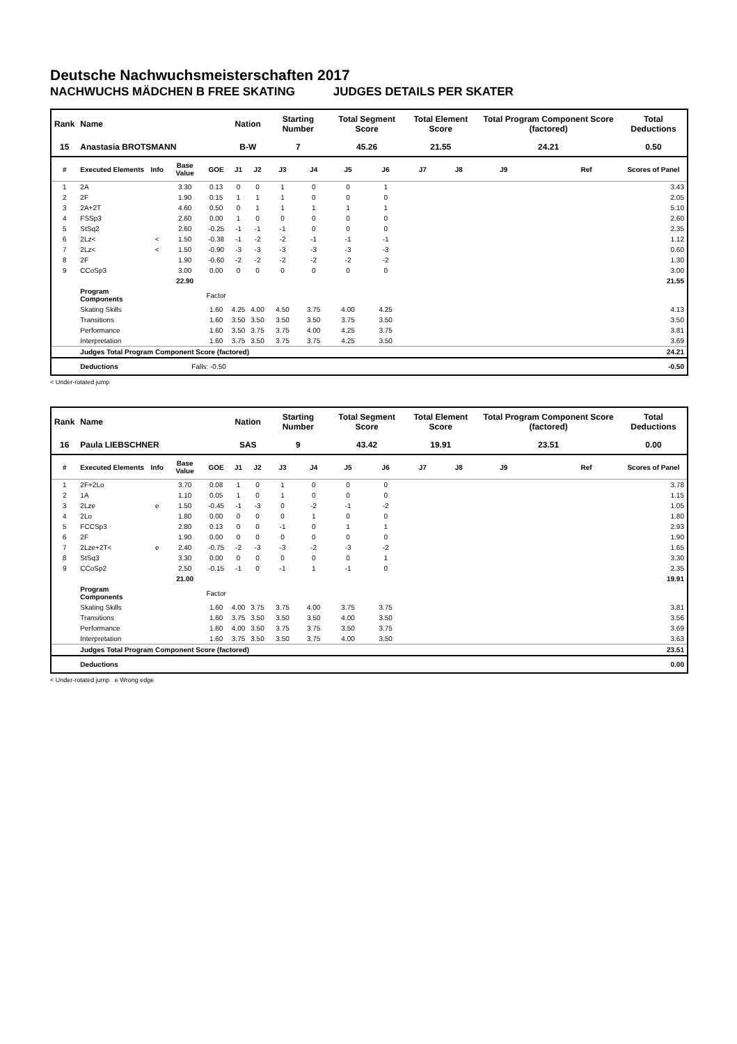Deutsche Nachwuchsmeisterschaften 2017
NACHWUCHS MÄDCHEN B FREE SKATING JUDGES DETAILS PER SKATER
| Rank | Name | | | | Nation | | Starting Number | | Total Segment Score | | Total Element Score | | Total Program Component Score (factored) | | | Total Deductions |
| --- | --- | --- | --- | --- | --- | --- | --- | --- | --- | --- | --- | --- | --- | --- | --- | --- |
| 15 | Anastasia BROTSMANN | | | | B-W | | 7 | | 45.26 | | 21.55 | | 24.21 | | | 0.50 |
| # | Executed Elements | Info | Base Value | GOE | J1 | J2 | J3 | J4 | J5 | J6 | J7 | J8 | J9 | | Ref | Scores of Panel |
| 1 | 2A | | 3.30 | 0.13 | 0 | 0 | 1 | 0 | 0 | 1 | | | | | | 3.43 |
| 2 | 2F | | 1.90 | 0.15 | 1 | 1 | 1 | 0 | 0 | 0 | | | | | | 2.05 |
| 3 | 2A+2T | | 4.60 | 0.50 | 0 | 1 | 1 | 1 | 1 | 1 | | | | | | 5.10 |
| 4 | FSSp3 | | 2.60 | 0.00 | 1 | 0 | 0 | 0 | 0 | 0 | | | | | | 2.60 |
| 5 | StSq2 | | 2.60 | -0.25 | -1 | -1 | -1 | 0 | 0 | 0 | | | | | | 2.35 |
| 6 | 2Lz< | < | 1.50 | -0.38 | -1 | -2 | -2 | -1 | -1 | -1 | | | | | | 1.12 |
| 7 | 2Lz< | < | 1.50 | -0.90 | -3 | -3 | -3 | -3 | -3 | -3 | | | | | | 0.60 |
| 8 | 2F | | 1.90 | -0.60 | -2 | -2 | -2 | -2 | -2 | -2 | | | | | | 1.30 |
| 9 | CCoSp3 | | 3.00 | 0.00 | 0 | 0 | 0 | 0 | 0 | 0 | | | | | | 3.00 |
| | | | 22.90 | | | | | | | | | | | | | 21.55 |
| | Program Components | | | Factor | | | | | | | | | | | | |
| | Skating Skills | | | 1.60 | 4.25 | 4.00 | 4.50 | 3.75 | 4.00 | 4.25 | | | | | | 4.13 |
| | Transitions | | | 1.60 | 3.50 | 3.50 | 3.50 | 3.50 | 3.75 | 3.50 | | | | | | 3.50 |
| | Performance | | | 1.60 | 3.50 | 3.75 | 3.75 | 4.00 | 4.25 | 3.75 | | | | | | 3.81 |
| | Interpretation | | | 1.60 | 3.75 | 3.50 | 3.75 | 3.75 | 4.25 | 3.50 | | | | | | 3.69 |
| | Judges Total Program Component Score (factored) | | | | | | | | | | | | | | | 24.21 |
| | Deductions | Falls: -0.50 | | | | | | | | | | | | | | -0.50 |
< Under-rotated jump
| Rank | Name | | | | Nation | | Starting Number | | Total Segment Score | | Total Element Score | | Total Program Component Score (factored) | | | Total Deductions |
| --- | --- | --- | --- | --- | --- | --- | --- | --- | --- | --- | --- | --- | --- | --- | --- | --- |
| 16 | Paula LIEBSCHNER | | | | SAS | | 9 | | 43.42 | | 19.91 | | 23.51 | | | 0.00 |
| # | Executed Elements | Info | Base Value | GOE | J1 | J2 | J3 | J4 | J5 | J6 | J7 | J8 | J9 | | Ref | Scores of Panel |
| 1 | 2F+2Lo | | 3.70 | 0.08 | 1 | 0 | 1 | 0 | 0 | 0 | | | | | | 3.78 |
| 2 | 1A | | 1.10 | 0.05 | 1 | 0 | 1 | 0 | 0 | 0 | | | | | | 1.15 |
| 3 | 2Lze | e | 1.50 | -0.45 | -1 | -3 | 0 | -2 | -1 | -2 | | | | | | 1.05 |
| 4 | 2Lo | | 1.80 | 0.00 | 0 | 0 | 0 | 1 | 0 | 0 | | | | | | 1.80 |
| 5 | FCCSp3 | | 2.80 | 0.13 | 0 | 0 | -1 | 0 | 1 | 1 | | | | | | 2.93 |
| 6 | 2F | | 1.90 | 0.00 | 0 | 0 | 0 | 0 | 0 | 0 | | | | | | 1.90 |
| 7 | 2Lze+2T< | e | 2.40 | -0.75 | -2 | -3 | -3 | -2 | -3 | -2 | | | | | | 1.65 |
| 8 | StSq3 | | 3.30 | 0.00 | 0 | 0 | 0 | 0 | 0 | 1 | | | | | | 3.30 |
| 9 | CCoSp2 | | 2.50 | -0.15 | -1 | 0 | -1 | 1 | -1 | 0 | | | | | | 2.35 |
| | | | 21.00 | | | | | | | | | | | | | 19.91 |
| | Program Components | | | Factor | | | | | | | | | | | | |
| | Skating Skills | | | 1.60 | 4.00 | 3.75 | 3.75 | 4.00 | 3.75 | 3.75 | | | | | | 3.81 |
| | Transitions | | | 1.60 | 3.75 | 3.50 | 3.50 | 3.50 | 4.00 | 3.50 | | | | | | 3.56 |
| | Performance | | | 1.60 | 4.00 | 3.50 | 3.75 | 3.75 | 3.50 | 3.75 | | | | | | 3.69 |
| | Interpretation | | | 1.60 | 3.75 | 3.50 | 3.50 | 3.75 | 4.00 | 3.50 | | | | | | 3.63 |
| | Judges Total Program Component Score (factored) | | | | | | | | | | | | | | | 23.51 |
| | Deductions | | | | | | | | | | | | | | | 0.00 |
< Under-rotated jump e Wrong edge